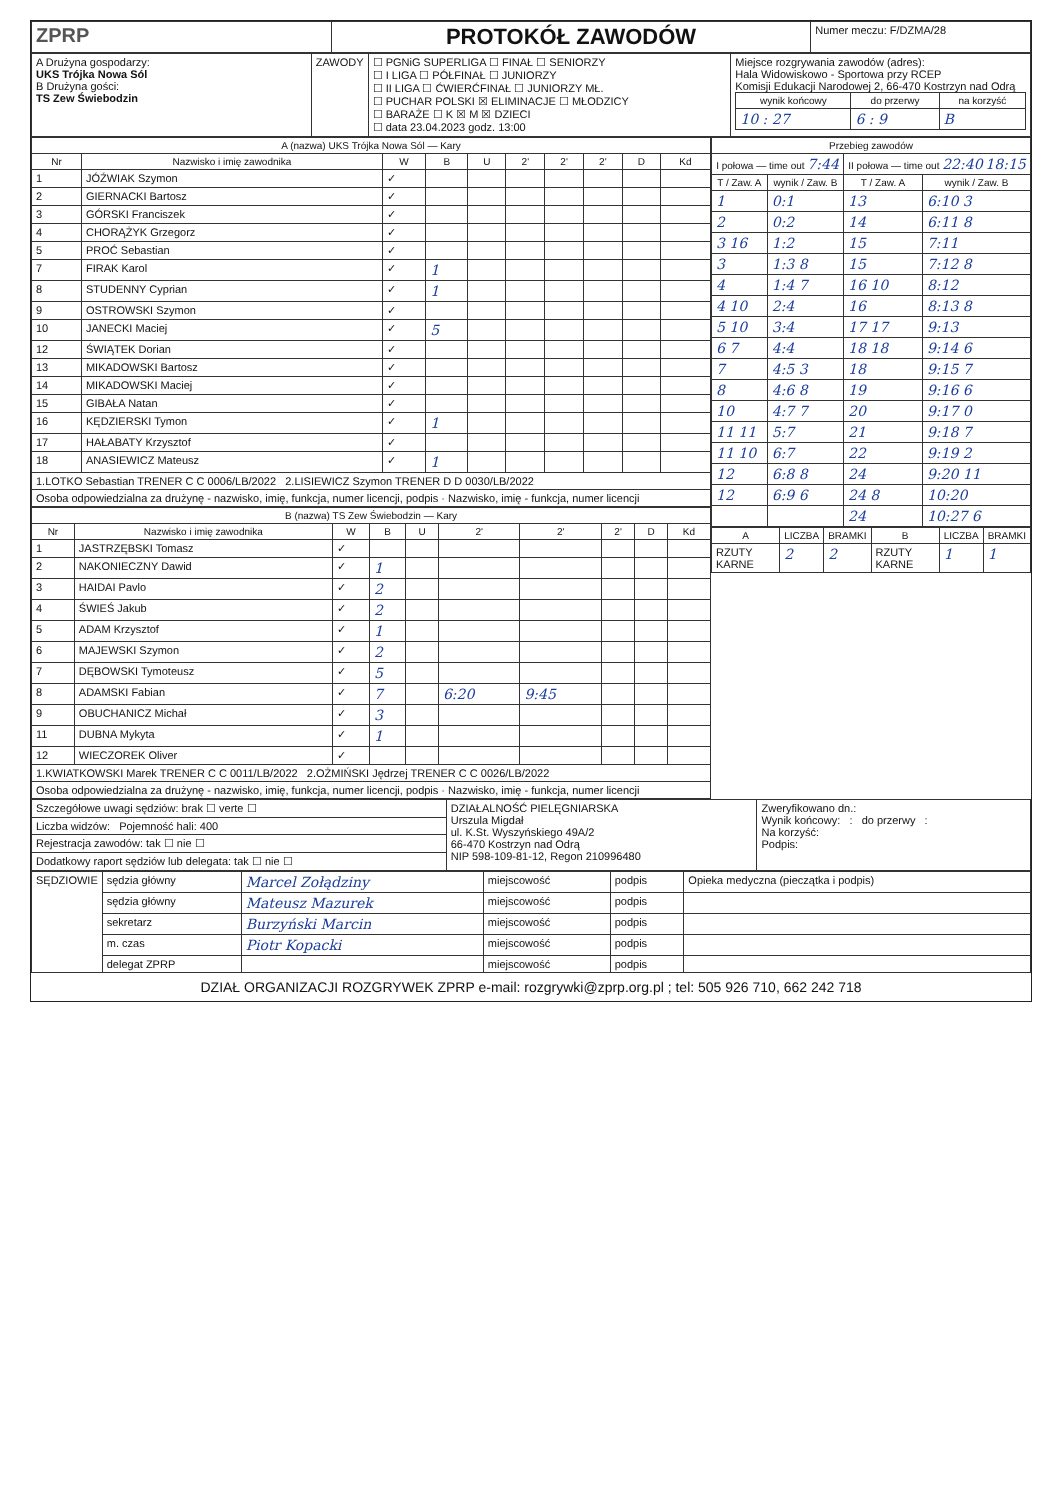| ZPRP | PROTOKÓŁ ZAWODÓW | Numer meczu: F/DZMA/28 |
| A Drużyna gospodarzy: UKS Trójka Nowa Sól B Drużyna gości: TS Zew Świebodzin | ZAWODY | ☐ PGNiG SUPERLIGA ☐ FINAŁ ☐ SENIORZY ☐ I LIGA ☐ PÓŁFINAŁ ☐ JUNIORZY ☐ II LIGA ☐ ĆWIERĆFINAŁ ☐ JUNIORZY MŁ. ☐ PUCHAR POLSKI ☒ ELIMINACJE ☐ MŁODZICY ☐ BARAŻE ☐ K ☒ M ☒ DZIECI ☐ data 23.04.2023 godz. 13:00 | Miejsce rozgrywania zawodów (adres): Hala Widowiskowo - Sportowa przy RCEP Komisji Edukacji Narodowej 2, 66-470 Kostrzyn nad Odrą / wynik końcowy / do przerwy / na korzyść / / --- / --- / --- / / 10 : 27 / 6 : 9 / B / |
| A (nazwa) UKS Trójka Nowa Sól — Kary | | | | | | | | | |
| --- | --- | --- | --- | --- | --- | --- | --- | --- | --- |
| Nr | Nazwisko i imię zawodnika | W | B | U | 2' | 2' | 2' | D | Kd |
| 1 | JÓŹWIAK Szymon | ✓ | | | | | | | |
| 2 | GIERNACKI Bartosz | ✓ | | | | | | | |
| 3 | GÓRSKI Franciszek | ✓ | | | | | | | |
| 4 | CHORĄŻYK Grzegorz | ✓ | | | | | | | |
| 5 | PROĆ Sebastian | ✓ | | | | | | | |
| 7 | FIRAK Karol | ✓ | 1 | | | | | | |
| 8 | STUDENNY Cyprian | ✓ | 1 | | | | | | |
| 9 | OSTROWSKI Szymon | ✓ | | | | | | | |
| 10 | JANECKI Maciej | ✓ | 5 | | | | | | |
| 12 | ŚWIĄTEK Dorian | ✓ | | | | | | | |
| 13 | MIKADOWSKI Bartosz | ✓ | | | | | | | |
| 14 | MIKADOWSKI Maciej | ✓ | | | | | | | |
| 15 | GIBAŁA Natan | ✓ | | | | | | | |
| 16 | KĘDZIERSKI Tymon | ✓ | 1 | | | | | | |
| 17 | HAŁABATY Krzysztof | ✓ | | | | | | | |
| 18 | ANASIEWICZ Mateusz | ✓ | 1 | | | | | | |
| 1.LOTKO Sebastian TRENER C C 0006/LB/2022 2.LISIEWICZ Szymon TRENER D D 0030/LB/2022 | | | | | | | | | |
| Osoba odpowiedzialna za drużynę - nazwisko, imię, funkcja, numer licencji, podpis · Nazwisko, imię - funkcja, numer licencji | | | | | | | | | |
| B (nazwa) TS Zew Świebodzin — Kary | | | | | | | | | |
| --- | --- | --- | --- | --- | --- | --- | --- | --- | --- |
| Nr | Nazwisko i imię zawodnika | W | B | U | 2' | 2' | 2' | D | Kd |
| 1 | JASTRZĘBSKI Tomasz | ✓ | | | | | | | |
| 2 | NAKONIECZNY Dawid | ✓ | 1 | | | | | | |
| 3 | HAIDAI Pavlo | ✓ | 2 | | | | | | |
| 4 | ŚWIEŚ Jakub | ✓ | 2 | | | | | | |
| 5 | ADAM Krzysztof | ✓ | 1 | | | | | | |
| 6 | MAJEWSKI Szymon | ✓ | 2 | | | | | | |
| 7 | DĘBOWSKI Tymoteusz | ✓ | 5 | | | | | | |
| 8 | ADAMSKI Fabian | ✓ | 7 | | 6:20 | 9:45 | | | |
| 9 | OBUCHANICZ Michał | ✓ | 3 | | | | | | |
| 11 | DUBNA Mykyta | ✓ | 1 | | | | | | |
| 12 | WIECZOREK Oliver | ✓ | | | | | | | |
| 1.KWIATKOWSKI Marek TRENER C C 0011/LB/2022 2.OŻMIŃSKI Jędrzej TRENER C C 0026/LB/2022 | | | | | | | | | |
| Osoba odpowiedzialna za drużynę - nazwisko, imię, funkcja, numer licencji, podpis · Nazwisko, imię - funkcja, numer licencji | | | | | | | | | |
| Przebieg zawodów | | | |
| --- | --- | --- | --- |
| I połowa — time out 7:44 | | II połowa — time out 22:40 18:15 | |
| T / Zaw. A | wynik / Zaw. B | T / Zaw. A | wynik / Zaw. B |
| 1 | 0:1 | 13 | 6:10 3 |
| 2 | 0:2 | 14 | 6:11 8 |
| 3 16 | 1:2 | 15 | 7:11 |
| 3 | 1:3 8 | 15 | 7:12 8 |
| 4 | 1:4 7 | 16 10 | 8:12 |
| 4 10 | 2:4 | 16 | 8:13 8 |
| 5 10 | 3:4 | 17 17 | 9:13 |
| 6 7 | 4:4 | 18 18 | 9:14 6 |
| 7 | 4:5 3 | 18 | 9:15 7 |
| 8 | 4:6 8 | 19 | 9:16 6 |
| 10 | 4:7 7 | 20 | 9:17 0 |
| 11 11 | 5:7 | 21 | 9:18 7 |
| 11 10 | 6:7 | 22 | 9:19 2 |
| 12 | 6:8 8 | 24 | 9:20 11 |
| 12 | 6:9 6 | 24 8 | 10:20 |
| | | 24 | 10:27 6 |
| A | LICZBA | BRAMKI | B | LICZBA | BRAMKI |
| --- | --- | --- | --- | --- | --- |
| RZUTY KARNE | 2 | 2 | RZUTY KARNE | 1 | 1 |
| Szczegółowe uwagi sędziów: brak ☐ verte ☐ | DZIAŁALNOŚĆ PIELĘGNIARSKA Urszula Migdał ul. K.St. Wyszyńskiego 49A/2 66-470 Kostrzyn nad Odrą NIP 598-109-81-12, Regon 210996480 | Zweryfikowano dn.: Wynik końcowy: : do przerwy : Na korzyść: Podpis: |
| Liczba widzów: Pojemność hali: 400 | | |
| Rejestracja zawodów: tak ☐ nie ☐ | | |
| Dodatkowy raport sędziów lub delegata: tak ☐ nie ☐ | | |
| SĘDZIOWIE | sędzia główny | Marcel Zołądziny | miejscowość | podpis | Opieka medyczna (pieczątka i podpis) |
| | sędzia główny | Mateusz Mazurek | miejscowość | podpis | |
| | sekretarz | Burzyński Marcin | miejscowość | podpis | |
| | m. czas | Piotr Kopacki | miejscowość | podpis | |
| | delegat ZPRP | | miejscowość | podpis | |
DZIAŁ ORGANIZACJI ROZGRYWEK ZPRP e-mail: rozgrywki@zprp.org.pl ; tel: 505 926 710, 662 242 718